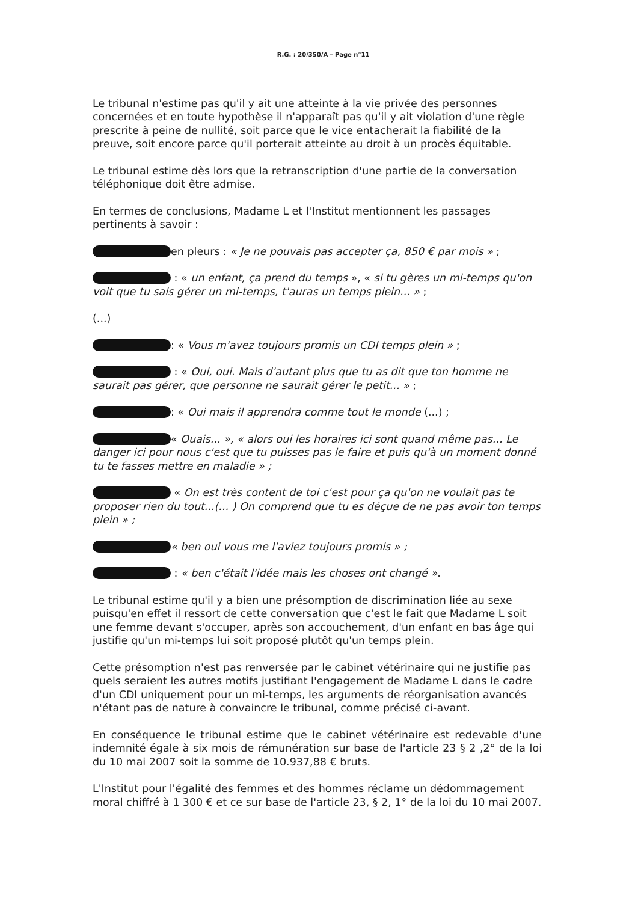R.G. : 20/350/A – Page n°11
Le tribunal n'estime pas qu'il y ait une atteinte à la vie privée des personnes concernées et en toute hypothèse il n'apparaît pas qu'il y ait violation d'une règle prescrite à peine de nullité, soit parce que le vice entacherait la fiabilité de la preuve, soit encore parce qu'il porterait atteinte au droit à un procès équitable.
Le tribunal estime dès lors que la retranscription d'une partie de la conversation téléphonique doit être admise.
En termes de conclusions, Madame L et l'Institut mentionnent les passages pertinents à savoir :
en pleurs : « Je ne pouvais pas accepter ça, 850 € par mois » ;
: « un enfant, ça prend du temps », « si tu gères un mi-temps qu'on voit que tu sais gérer un mi-temps, t'auras un temps plein... » ;
(...)
: « Vous m'avez toujours promis un CDI temps plein » ;
: « Oui, oui. Mais d'autant plus que tu as dit que ton homme ne saurait pas gérer, que personne ne saurait gérer le petit... » ;
: « Oui mais il apprendra comme tout le monde (...) ;
« Ouais... », « alors oui les horaires ici sont quand même pas... Le danger ici pour nous c'est que tu puisses pas le faire et puis qu'à un moment donné tu te fasses mettre en maladie » ;
« On est très content de toi c'est pour ça qu'on ne voulait pas te proposer rien du tout...(... ) On comprend que tu es déçue de ne pas avoir ton temps plein » ;
« ben oui vous me l'aviez toujours promis » ;
: « ben c'était l'idée mais les choses ont changé ».
Le tribunal estime qu'il y a bien une présomption de discrimination liée au sexe puisqu'en effet il ressort de cette conversation que c'est le fait que Madame L soit une femme devant s'occuper, après son accouchement, d'un enfant en bas âge qui justifie qu'un mi-temps lui soit proposé plutôt qu'un temps plein.
Cette présomption n'est pas renversée par le cabinet vétérinaire qui ne justifie pas quels seraient les autres motifs justifiant l'engagement de Madame L dans le cadre d'un CDI uniquement pour un mi-temps, les arguments de réorganisation avancés n'étant pas de nature à convaincre le tribunal, comme précisé ci-avant.
En conséquence le tribunal estime que le cabinet vétérinaire est redevable d'une indemnité égale à six mois de rémunération sur base de l'article 23 § 2 ,2° de la loi du 10 mai 2007 soit la somme de 10.937,88 € bruts.
L'Institut pour l'égalité des femmes et des hommes réclame un dédommagement moral chiffré à 1 300 € et ce sur base de l'article 23, § 2, 1° de la loi du 10 mai 2007.